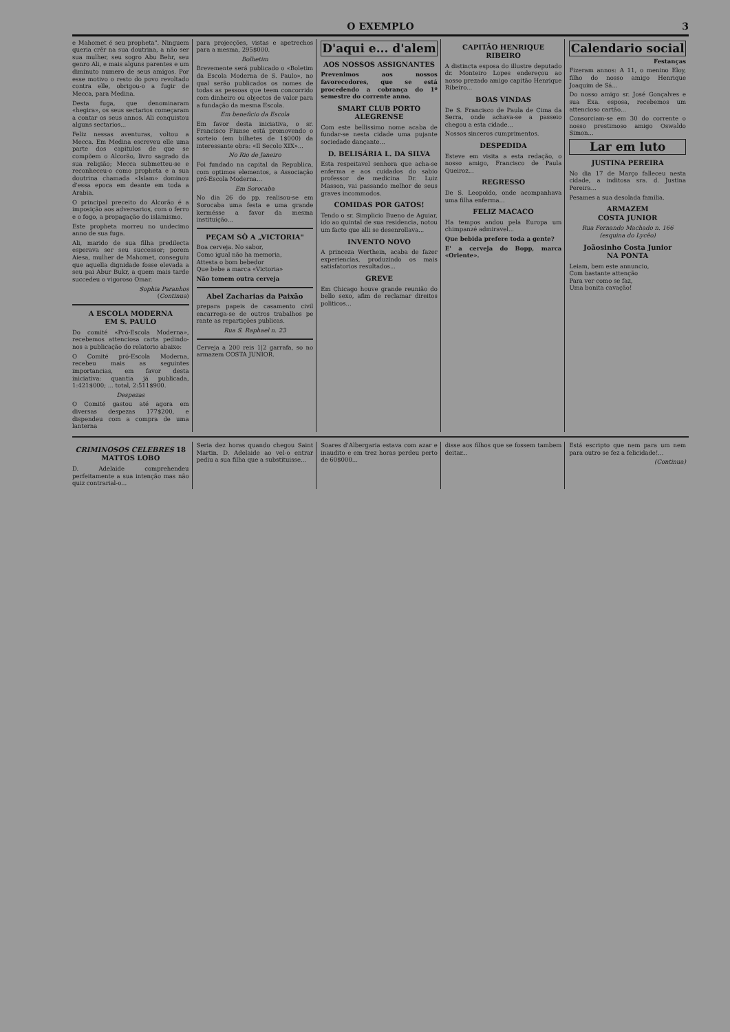O EXEMPLO 3
e Mahomet é seu propheta". Ninguem queria crêr na sua doutrina, a não ser sua mulher, seu sogro Abu Behr, seu genro Ali, e mais alguns parentes e um diminuto numero de seus amigos. Por esse motivo o resto do povo revoltado contra elle, obrigou-o a fugir de Mecca, para Medina.
Desta fuga, que denominaram «hegira», os seus sectarios começaram a contar os seus annos. Ali conquistou alguns sectarios...
Feliz nessas aventuras, voltou a Mecca. Em Medina escreveu elle uma parte dos capitulos de que se compõem o Alcorão, livro sagrado da sua religião; Mecca submetteu-se e reconheceu-o como propheta e a sua doutrina chamada «Islam» dominou d'essa epoca em deante em toda a Arabia.
O principal preceito do Alcorão é a imposição aos adversarios, com o ferro e o fogo, a propagação do islamismo.
Este propheta morreu no undecimo anno de sua fuga.
Ali, marido de sua filha predilecta esperava ser seu successor; porem Aiesa, mulher de Mahomet, conseguiu que aquella dignidade fosse elevada a seu pai Abur Bukr, a quem mais tarde succedeu o vigoroso Omar.
Sophia Paranhos
(Continua)
A ESCOLA MODERNA
EM S. PAULO
Do comité «Pró-Escola Moderna», recebemos attenciosa carta pedindo-nos a publicação do relatorio abaixo:
O Comité pró-Escola Moderna, recebeu mais as seguintes importancias, em favor desta iniciativa: quantia já publicada, 1:421$000; ... total, 2:511$900.
Despezas
O Comité gastou até agora em diversas despezas 177$200, e dispendeu com a compra de uma lanterna
para projecções, vistas e apetrechos para a mesma, 295$000.
Bolhetim
Brevemente será publicado o «Boletim da Escola Moderna de S. Paulo», no qual serão publicados os nomes de todas as pessoas que teem concorrido com dinheiro ou objectos de valor para a fundação da mesma Escola.
Em beneficio da Escola
Em favor desta iniciativa, o sr. Francisco Fiunse está promovendo o sorteio (em bilhetes de 1$000) da interessante obra: «Il Secolo XIX»...
No Rio de Janeiro
Foi fundado na capital da Republica, com optimos elementos, a Associação pró-Escola Moderna...
Em Sorocaba
No dia 26 do pp. realisou-se em Sorocaba uma festa e uma grande kermésse a favor da mesma instituição...
PEÇAM SÒ A „VICTORIA"
Boa cerveja. No sabor,
Como igual não ha memoria,
Attesta o bom bebedor
Que bebe a marca «Victoria»
Não tomem outra cerveja
Abel Zacharias da Paixão
prepara papeis de casamento civil encarrega-se de outros trabalhos pe rante as repartições publicas.
Rua S. Raphael n. 23
Cerveja a 200 reis 1|2 garrafa, so no armazem COSTA JUNIOR.
D'aqui e... d'alem
AOS NOSSOS ASSIGNANTES
Prevenimos aos nossos favorecedores, que se está procedendo a cobrança do 1º semestre do corrente anno.
SMART CLUB PORTO ALEGRENSE
Com este bellissimo nome acaba de fundar-se nesta cidade uma pujante sociedade dançante...
D. BELISÁRIA L. DA SILVA
Esta respeitavel senhora que acha-se enferma e aos cuidados do sabio professor de medicina Dr. Luiz Masson, vai passando melhor de seus graves incommodos.
COMIDAS POR GATOS!
Tendo o sr. Simplicio Bueno de Aguiar, ido ao quintal de sua residencia, notou um facto que alli se desenrollava...
INVENTO NOVO
A princeza Werthein, acaba de fazer experiencias, produzindo os mais satisfatorios resultados...
GREVE
Em Chicago houve grande reunião do bello sexo, afim de reclamar direitos politicos...
CAPITÃO HENRIQUE RIBEIRO
A distincta esposa do illustre deputado dr. Monteiro Lopes endereçou ao nosso prezado amigo capitão Henrique Ribeiro...
BOAS VINDAS
De S. Francisco de Paula de Cima da Serra, onde achava-se a passeio chegou a esta cidade...
Nossos sinceros cumprimentos.
DESPEDIDA
Esteve em visita a esta redação, o nosso amigo, Francisco de Paula Queiroz...
REGRESSO
De S. Leopoldo, onde acompanhava uma filha enferma...
FELIZ MACACO
Ha tempos andou pela Europa um chimpanzé admiravel...
Que bebida prefere toda a gente?
E' a cerveja do Bopp, marca «Oriente».
Calendario social
Festanças
Fizeram annos: A 11, o menino Eloy, filho do nosso amigo Henrique Joaquim de Sá...
Do nosso amigo sr. José Gonçalves e sua Exa. esposa, recebemos um attencioso cartão...
Consorciam-se em 30 do corrente o nosso prestimoso amigo Oswaldo Simon...
Lar em luto
JUSTINA PEREIRA
No dia 17 de Março falleceu nesta cidade, a inditosa sra. d. Justina Pereira...
Pesames a sua desolada familia.
ARMAZEM
COSTA JUNIOR
Rua Fernando Machado n. 166 (esquina do Lycêo)
Joãosinho Costa Junior
NA PONTA
Leiam, bem este annuncio,
Com bastante attenção
Para ver como se faz,
Uma bonita cavação!
CRIMINOSOS CELEBRES 18
MATTOS LOBO
D. Adelaide comprehendeu perfeitamente a sua intenção mas não quiz contrarial-o...
Seria dez horas quando chegou Saint Martin. D. Adelaide ao vel-o entrar pediu a sua filha que a substituisse...
Soares d'Albergaria estava com azar e inaudito e em trez horas perdeu perto de 60$000...
disse aos filhos que se fossem tambem deitar...
Está escripto que nem para um nem para outro se fez a felicidade!...
(Continua)